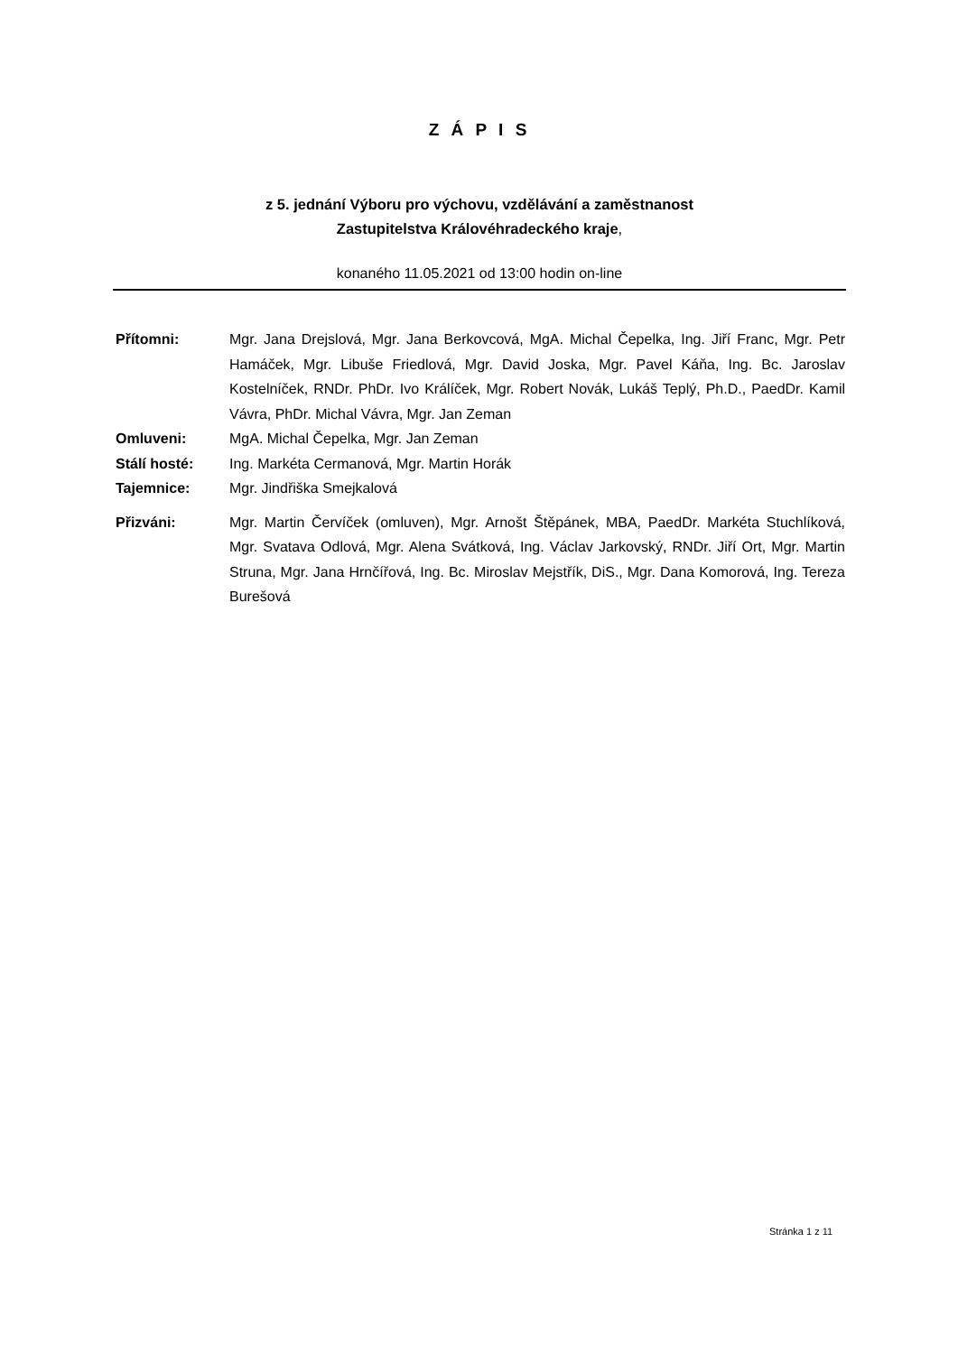Z Á P I S
z 5. jednání Výboru pro výchovu, vzdělávání a zaměstnanost
Zastupitelstva Královéhradeckého kraje,
konaného 11.05.2021 od 13:00 hodin on-line
Přítomni: Mgr. Jana Drejslová, Mgr. Jana Berkovcová, MgA. Michal Čepelka, Ing. Jiří Franc, Mgr. Petr Hamáček, Mgr. Libuše Friedlová, Mgr. David Joska, Mgr. Pavel Káňa, Ing. Bc. Jaroslav Kostelníček, RNDr. PhDr. Ivo Králíček, Mgr. Robert Novák, Lukáš Teplý, Ph.D., PaedDr. Kamil Vávra, PhDr. Michal Vávra, Mgr. Jan Zeman
Omluveni: MgA. Michal Čepelka, Mgr. Jan Zeman
Stálí hosté: Ing. Markéta Cermanová, Mgr. Martin Horák
Tajemnice: Mgr. Jindřiška Smejkalová
Přizváni: Mgr. Martin Červíček (omluven), Mgr. Arnošt Štěpánek, MBA, PaedDr. Markéta Stuchlíková, Mgr. Svatava Odlová, Mgr. Alena Svátková, Ing. Václav Jarkovský, RNDr. Jiří Ort, Mgr. Martin Struna, Mgr. Jana Hrnčířová, Ing. Bc. Miroslav Mejstřík, DiS., Mgr. Dana Komorová, Ing. Tereza Burešová
Stránka 1 z 11